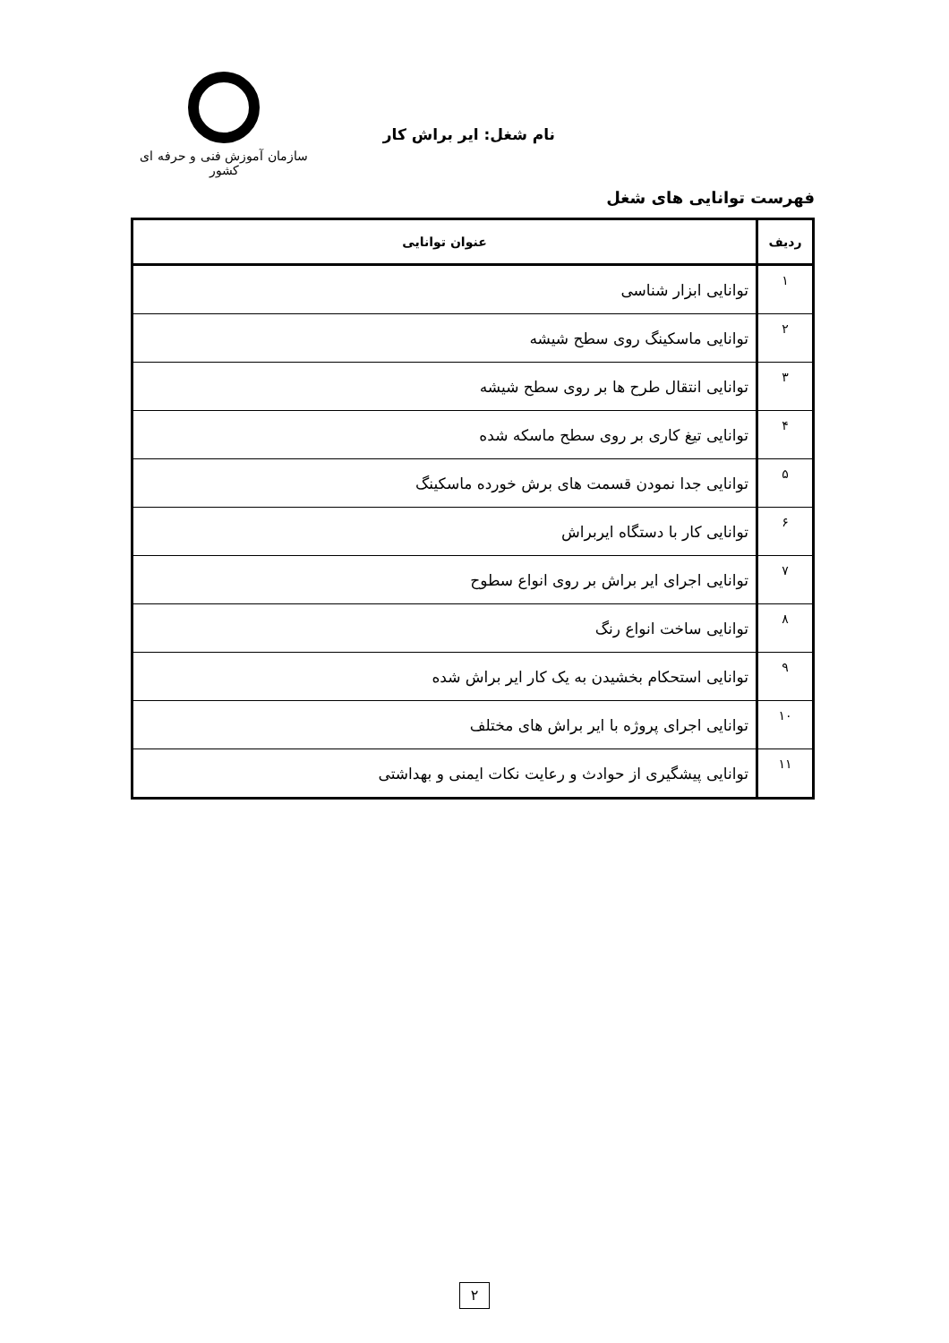نام شغل: ایر براش کار
سازمان آموزش فنی و حرفه ای کشور
فهرست توانایی های شغل
| ردیف | عنوان توانایی |
| --- | --- |
| ۱ | توانایی ابزار شناسی |
| ۲ | توانایی ماسکینگ روی سطح شیشه |
| ۳ | توانایی انتقال طرح ها بر روی سطح شیشه |
| ۴ | توانایی تیغ کاری بر روی سطح ماسکه شده |
| ۵ | توانایی جدا نمودن قسمت های برش خورده ماسکینگ |
| ۶ | توانایی کار با دستگاه ایربراش |
| ۷ | توانایی اجرای ایر براش بر روی انواع سطوح |
| ۸ | توانایی ساخت انواع رنگ |
| ۹ | توانایی استحکام بخشیدن به یک کار ایر براش شده |
| ۱۰ | توانایی اجرای پروژه با ایر براش های مختلف |
| ۱۱ | توانایی پیشگیری از حوادث و رعایت نکات ایمنی و بهداشتی |
۲